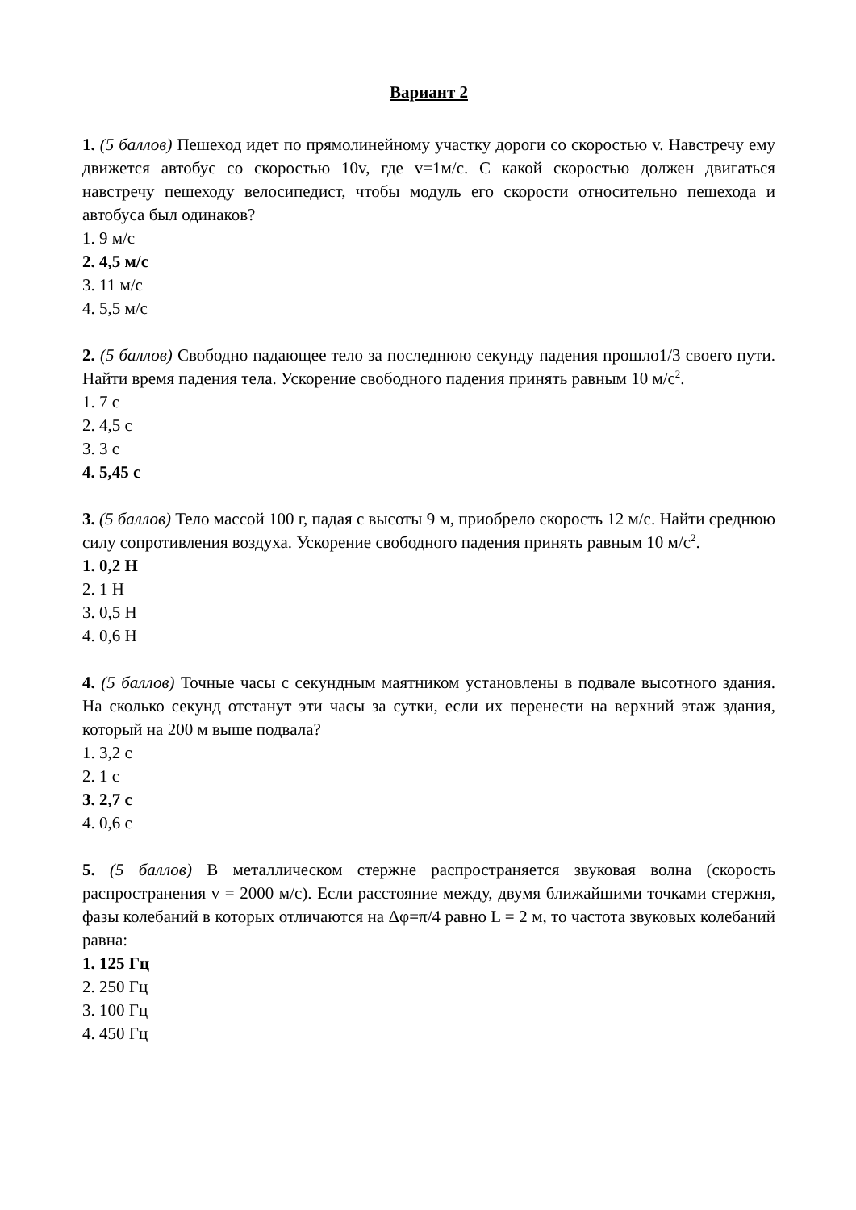Вариант 2
1. (5 баллов) Пешеход идет по прямолинейному участку дороги со скоростью v. Навстречу ему движется автобус со скоростью 10v, где v=1м/с. С какой скоростью должен двигаться навстречу пешеходу велосипедист, чтобы модуль его скорости относительно пешехода и автобуса был одинаков?
1. 9 м/с
2. 4,5 м/с
3. 11 м/с
4. 5,5 м/с
2. (5 баллов) Свободно падающее тело за последнюю секунду падения прошло1/3 своего пути. Найти время падения тела. Ускорение свободного падения принять равным 10 м/с<sup>2</sup>.
1. 7 с
2. 4,5 с
3. 3 с
4. 5,45 с
3. (5 баллов) Тело массой 100 г, падая с высоты 9 м, приобрело скорость 12 м/с. Найти среднюю силу сопротивления воздуха. Ускорение свободного падения принять равным 10 м/с<sup>2</sup>.
1. 0,2 Н
2. 1 Н
3. 0,5 Н
4. 0,6 Н
4. (5 баллов) Точные часы с секундным маятником установлены в подвале высотного здания. На сколько секунд отстанут эти часы за сутки, если их перенести на верхний этаж здания, который на 200 м выше подвала?
1. 3,2 с
2. 1 с
3. 2,7 с
4. 0,6 с
5. (5 баллов) В металлическом стержне распространяется звуковая волна (скорость распространения v = 2000 м/с). Если расстояние между, двумя ближайшими точками стержня, фазы колебаний в которых отличаются на Δφ=π/4 равно L = 2 м, то частота звуковых колебаний равна:
1. 125 Гц
2. 250 Гц
3. 100 Гц
4. 450 Гц